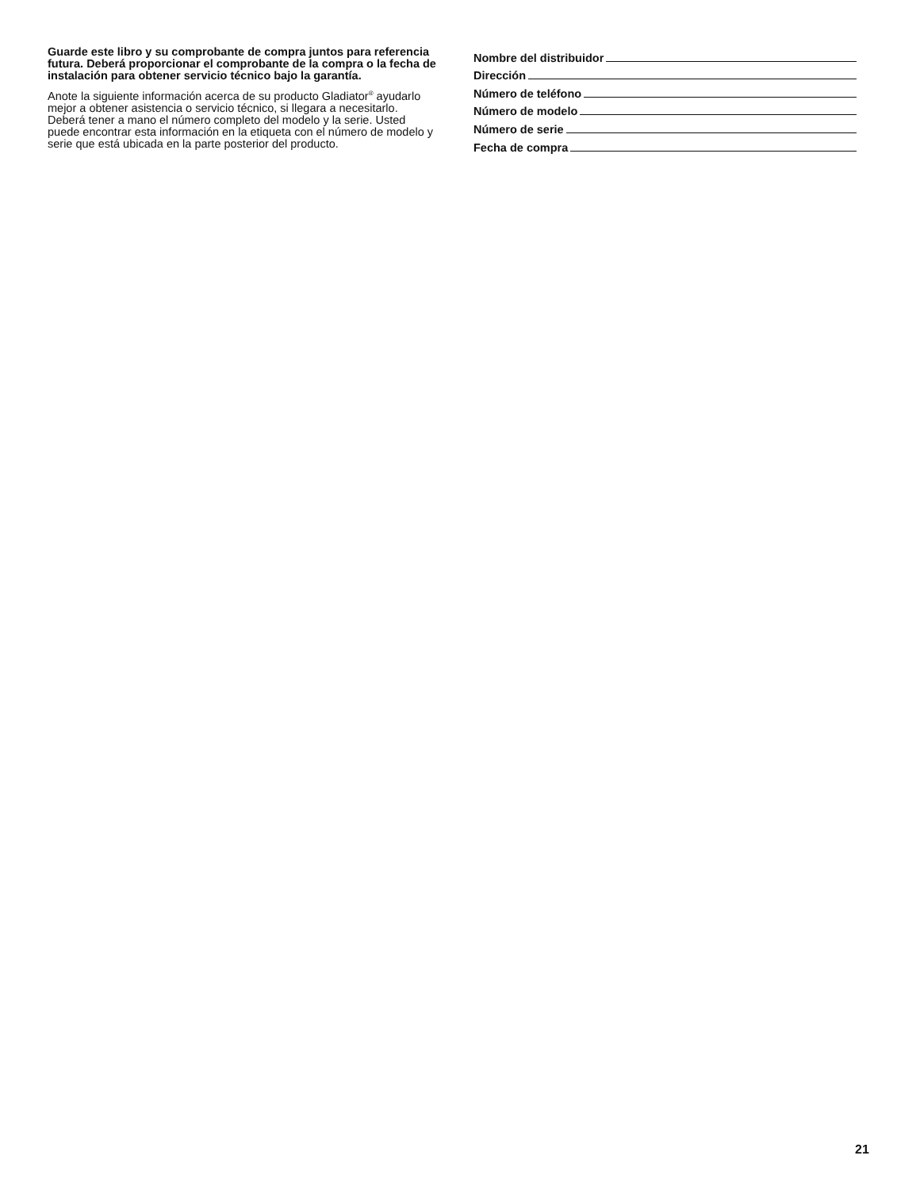Guarde este libro y su comprobante de compra juntos para referencia futura. Deberá proporcionar el comprobante de la compra o la fecha de instalación para obtener servicio técnico bajo la garantía.
Anote la siguiente información acerca de su producto Gladiator<sup>®</sup> ayudarlo mejor a obtener asistencia o servicio técnico, si llegara a necesitarlo.
Deberá tener a mano el número completo del modelo y la serie. Usted puede encontrar esta información en la etiqueta con el número de modelo y serie que está ubicada en la parte posterior del producto.
Nombre del distribuidor
Dirección
Número de teléfono
Número de modelo
Número de serie
Fecha de compra
21